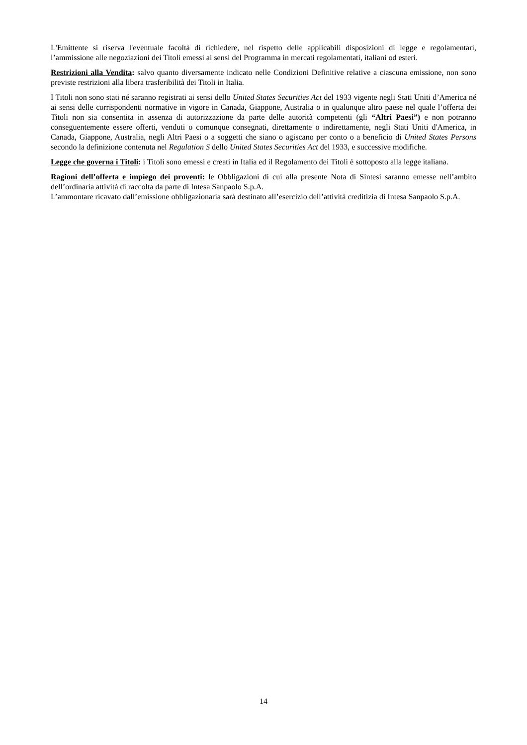L'Emittente si riserva l'eventuale facoltà di richiedere, nel rispetto delle applicabili disposizioni di legge e regolamentari, l’ammissione alle negoziazioni dei Titoli emessi ai sensi del Programma in mercati regolamentati, italiani od esteri.
Restrizioni alla Vendita: salvo quanto diversamente indicato nelle Condizioni Definitive relative a ciascuna emissione, non sono previste restrizioni alla libera trasferibilità dei Titoli in Italia.
I Titoli non sono stati né saranno registrati ai sensi dello United States Securities Act del 1933 vigente negli Stati Uniti d’America né ai sensi delle corrispondenti normative in vigore in Canada, Giappone, Australia o in qualunque altro paese nel quale l’offerta dei Titoli non sia consentita in assenza di autorizzazione da parte delle autorità competenti (gli “Altri Paesi”) e non potranno conseguentemente essere offerti, venduti o comunque consegnati, direttamente o indirettamente, negli Stati Uniti d'America, in Canada, Giappone, Australia, negli Altri Paesi o a soggetti che siano o agiscano per conto o a beneficio di United States Persons secondo la definizione contenuta nel Regulation S dello United States Securities Act del 1933, e successive modifiche.
Legge che governa i Titoli: i Titoli sono emessi e creati in Italia ed il Regolamento dei Titoli è sottoposto alla legge italiana.
Ragioni dell’offerta e impiego dei proventi: le Obbligazioni di cui alla presente Nota di Sintesi saranno emesse nell’ambito dell’ordinaria attività di raccolta da parte di Intesa Sanpaolo S.p.A.
L’ammontare ricavato dall’emissione obbligazionaria sarà destinato all’esercizio dell’attività creditizia di Intesa Sanpaolo S.p.A.
14